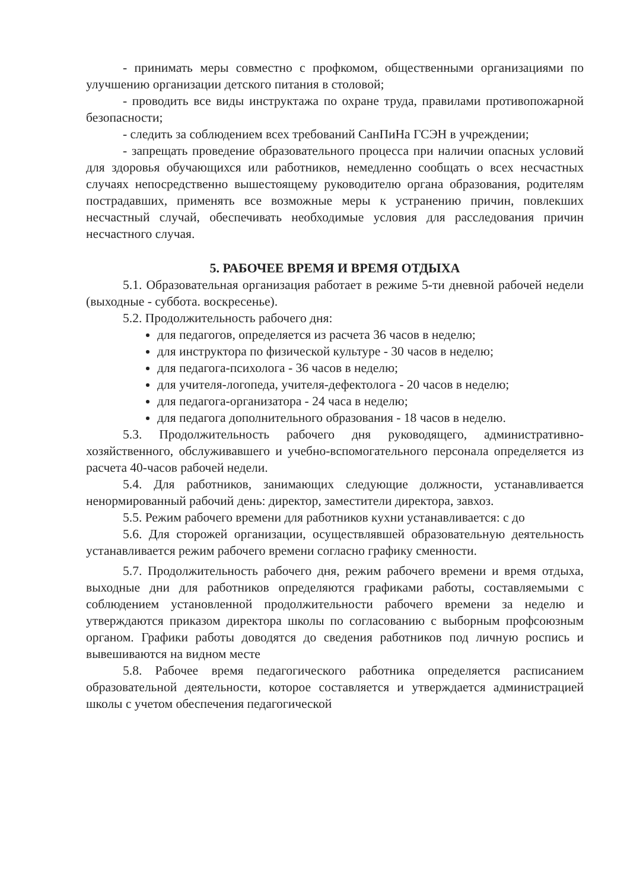- принимать меры совместно с профкомом, общественными организациями по улучшению организации детского питания в столовой;
- проводить все виды инструктажа по охране труда, правилами противопожарной безопасности;
- следить за соблюдением всех требований СанПиНа ГСЭН в учреждении;
- запрещать проведение образовательного процесса при наличии опасных условий для здоровья обучающихся или работников, немедленно сообщать о всех несчастных случаях непосредственно вышестоящему руководителю органа образования, родителям пострадавших, применять все возможные меры к устранению причин, повлекших несчастный случай, обеспечивать необходимые условия для расследования причин несчастного случая.
5. РАБОЧЕЕ ВРЕМЯ И ВРЕМЯ ОТДЫХА
5.1. Образовательная организация работает в режиме 5-ти дневной рабочей недели (выходные - суббота. воскресенье).
5.2. Продолжительность рабочего дня:
для педагогов, определяется из расчета 36 часов в неделю;
для инструктора по физической культуре - 30 часов в неделю;
для педагога-психолога - 36 часов в неделю;
для учителя-логопеда, учителя-дефектолога - 20 часов в неделю;
для педагога-организатора - 24 часа в неделю;
для педагога дополнительного образования - 18 часов в неделю.
5.3. Продолжительность рабочего дня руководящего, административно-хозяйственного, обслуживавшего и учебно-вспомогательного персонала определяется из расчета 40-часов рабочей недели.
5.4. Для работников, занимающих следующие должности, устанавливается ненормированный рабочий день: директор, заместители директора, завхоз.
5.5. Режим рабочего времени для работников кухни устанавливается: с до
5.6. Для сторожей организации, осуществлявшей образовательную деятельность устанавливается режим рабочего времени согласно графику сменности.
5.7. Продолжительность рабочего дня, режим рабочего времени и время отдыха, выходные дни для работников определяются графиками работы, составляемыми с соблюдением установленной продолжительности рабочего времени за неделю и утверждаются приказом директора школы по согласованию с выборным профсоюзным органом. Графики работы доводятся до сведения работников под личную роспись и вывешиваются на видном месте
5.8. Рабочее время педагогического работника определяется расписанием образовательной деятельности, которое составляется и утверждается администрацией школы с учетом обеспечения педагогической